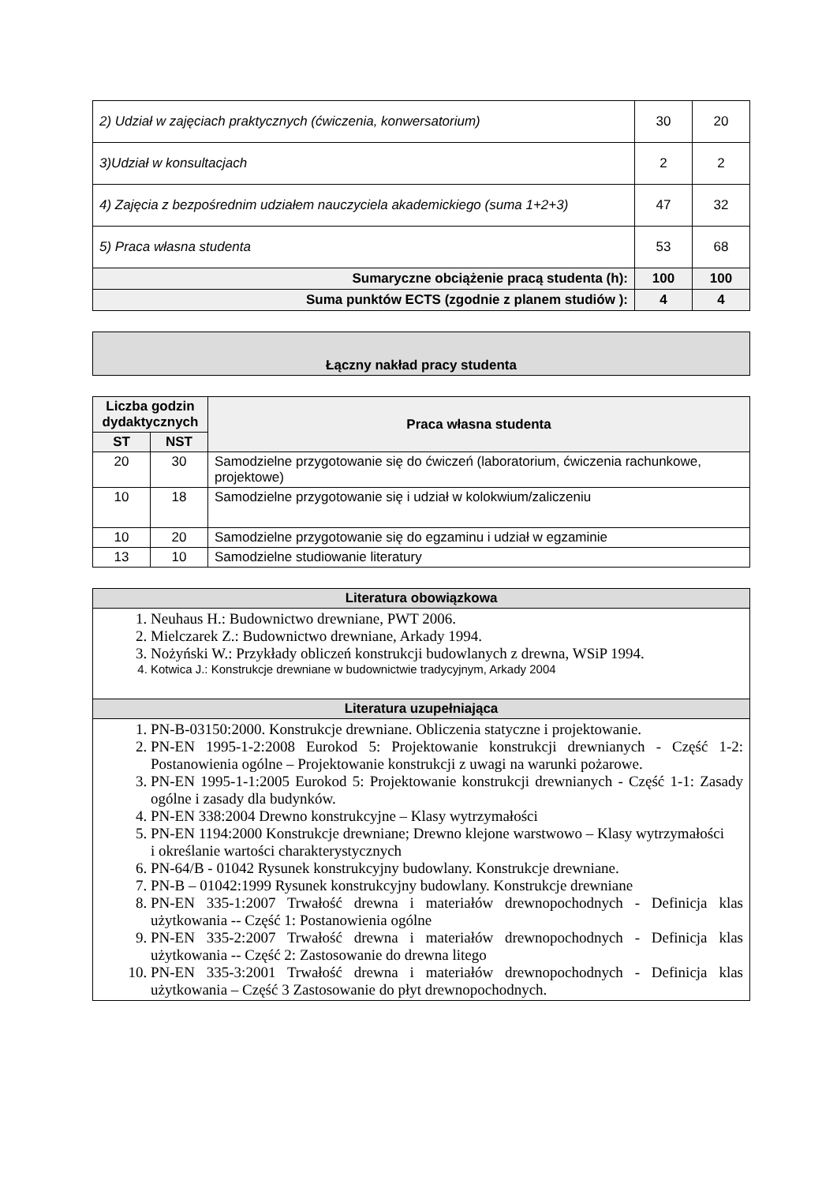| 2) Udział w zajęciach praktycznych (ćwiczenia, konwersatorium) | 30 | 20 |
| 3)Udział w konsultacjach | 2 | 2 |
| 4) Zajęcia z bezpośrednim udziałem nauczyciela akademickiego (suma 1+2+3) | 47 | 32 |
| 5) Praca własna studenta | 53 | 68 |
| Sumaryczne obciążenie pracą studenta (h): | 100 | 100 |
| Suma punktów ECTS (zgodnie z planem studiów ): | 4 | 4 |
Łączny nakład pracy studenta
| Liczba godzin dydaktycznych | | Praca własna studenta |
| --- | --- | --- |
| ST | NST | |
| 20 | 30 | Samodzielne przygotowanie się do ćwiczeń (laboratorium, ćwiczenia rachunkowe, projektowe) |
| 10 | 18 | Samodzielne przygotowanie się i udział w kolokwium/zaliczeniu |
| 10 | 20 | Samodzielne przygotowanie się do egzaminu i udział w egzaminie |
| 13 | 10 | Samodzielne studiowanie literatury |
| Literatura obowiązkowa |
| --- |
| 1. Neuhaus H.: Budownictwo drewniane, PWT 2006. 2. Mielczarek Z.: Budownictwo drewniane, Arkady 1994. 3. Nożyński W.: Przykłady obliczeń konstrukcji budowlanych z drewna, WSiP 1994. 4. Kotwica J.: Konstrukcje drewniane w budownictwie tradycyjnym, Arkady 2004 |
| Literatura uzupełniająca |
| 1. PN-B-03150:2000. Konstrukcje drewniane. Obliczenia statyczne i projektowanie. 2. PN-EN 1995-1-2:2008 Eurokod 5: Projektowanie konstrukcji drewnianych - Część 1-2: Postanowienia ogólne – Projektowanie konstrukcji z uwagi na warunki pożarowe. 3. PN-EN 1995-1-1:2005 Eurokod 5: Projektowanie konstrukcji drewnianych - Część 1-1: Zasady ogólne i zasady dla budynków. 4. PN-EN 338:2004 Drewno konstrukcyjne – Klasy wytrzymałości 5. PN-EN 1194:2000 Konstrukcje drewniane; Drewno klejone warstwowo – Klasy wytrzymałości i określanie wartości charakterystycznych 6. PN-64/B - 01042 Rysunek konstrukcyjny budowlany. Konstrukcje drewniane. 7. PN-B – 01042:1999 Rysunek konstrukcyjny budowlany. Konstrukcje drewniane 8. PN-EN 335-1:2007 Trwałość drewna i materiałów drewnopochodnych - Definicja klas użytkowania -- Część 1: Postanowienia ogólne 9. PN-EN 335-2:2007 Trwałość drewna i materiałów drewnopochodnych - Definicja klas użytkowania -- Część 2: Zastosowanie do drewna litego 10. PN-EN 335-3:2001 Trwałość drewna i materiałów drewnopochodnych - Definicja klas użytkowania – Część 3 Zastosowanie do płyt drewnopochodnych. |